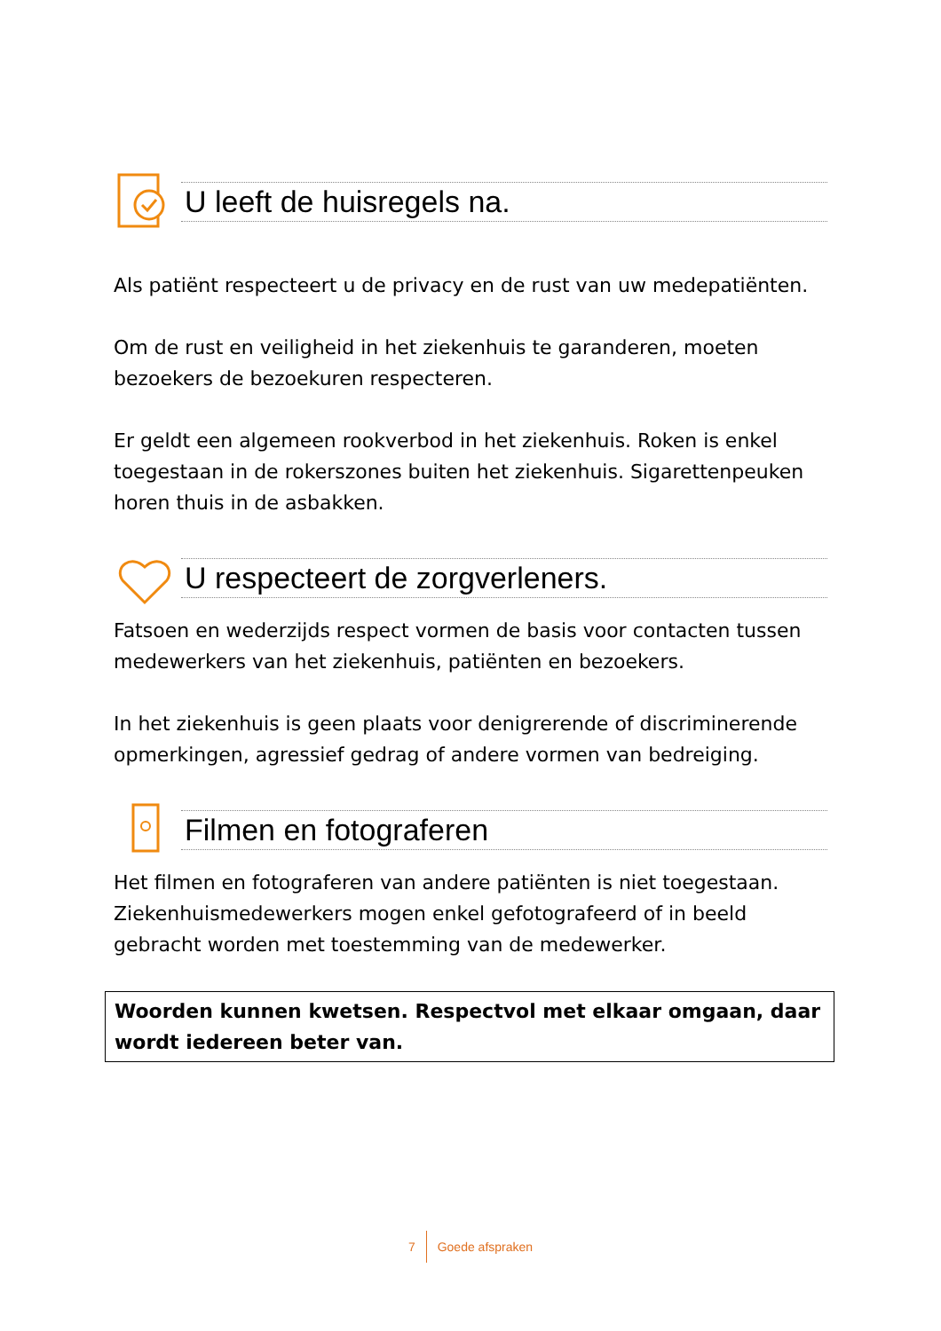U leeft de huisregels na.
Als patiënt respecteert u de privacy en de rust van uw medepatiënten.
Om de rust en veiligheid in het ziekenhuis te garanderen, moeten bezoekers de bezoekuren respecteren.
Er geldt een algemeen rookverbod in het ziekenhuis. Roken is enkel toegestaan in de rokerszones buiten het ziekenhuis. Sigarettenpeuken horen thuis in de asbakken.
U respecteert de zorgverleners.
Fatsoen en wederzijds respect vormen de basis voor contacten tussen medewerkers van het ziekenhuis, patiënten en bezoekers.
In het ziekenhuis is geen plaats voor denigrerende of discriminerende opmerkingen, agressief gedrag of andere vormen van bedreiging.
Filmen en fotograferen
Het filmen en fotograferen van andere patiënten is niet toegestaan. Ziekenhuismedewerkers mogen enkel gefotografeerd of in beeld gebracht worden met toestemming van de medewerker.
Woorden kunnen kwetsen. Respectvol met elkaar omgaan, daar wordt iedereen beter van.
7 Goede afspraken